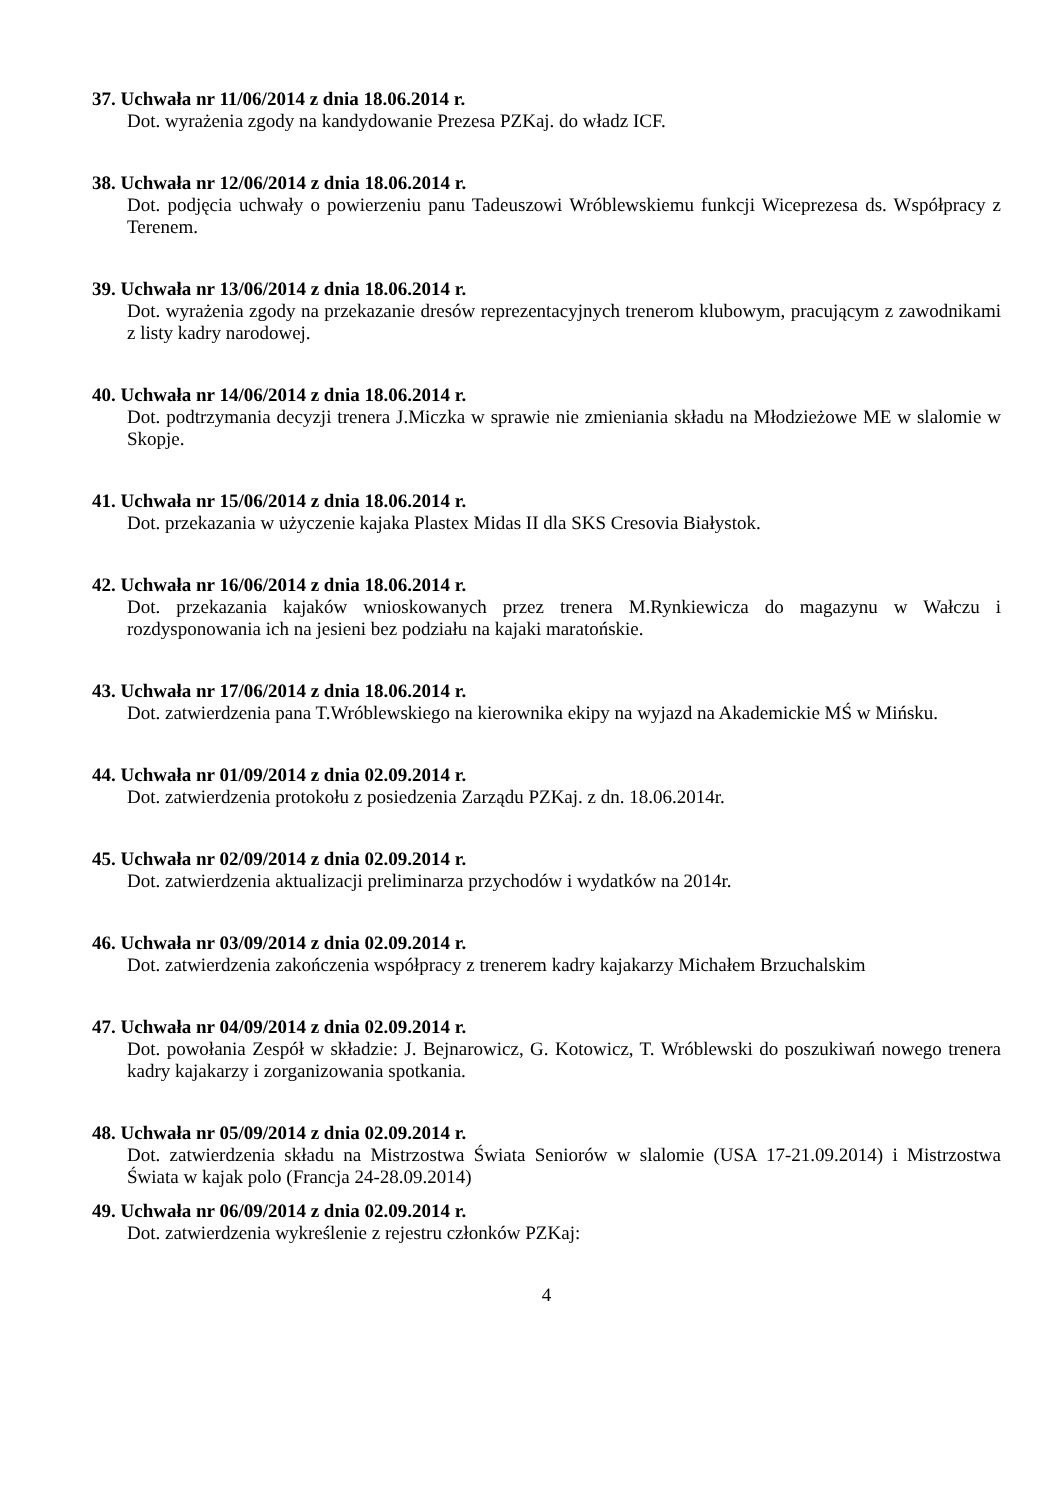37. Uchwała nr 11/06/2014 z dnia 18.06.2014 r.
Dot. wyrażenia zgody na kandydowanie Prezesa PZKaj. do władz ICF.
38. Uchwała nr 12/06/2014 z dnia 18.06.2014 r.
Dot. podjęcia uchwały o powierzeniu panu Tadeuszowi Wróblewskiemu funkcji Wiceprezesa ds. Współpracy z Terenem.
39. Uchwała nr 13/06/2014 z dnia 18.06.2014 r.
Dot. wyrażenia zgody na przekazanie dresów reprezentacyjnych trenerom klubowym, pracującym z zawodnikami z listy kadry narodowej.
40. Uchwała nr 14/06/2014 z dnia 18.06.2014 r.
Dot. podtrzymania decyzji trenera J.Miczka w sprawie nie zmieniania składu na Młodzieżowe ME w slalomie w Skopje.
41. Uchwała nr 15/06/2014 z dnia 18.06.2014 r.
Dot. przekazania w użyczenie kajaka Plastex Midas II dla SKS Cresovia Białystok.
42. Uchwała nr 16/06/2014 z dnia 18.06.2014 r.
Dot. przekazania kajaków wnioskowanych przez trenera M.Rynkiewicza do magazynu w Wałczu i rozdysponowania ich na jesieni bez podziału na kajaki maratońskie.
43. Uchwała nr 17/06/2014 z dnia 18.06.2014 r.
Dot. zatwierdzenia pana T.Wróblewskiego na kierownika ekipy na wyjazd na Akademickie MŚ w Mińsku.
44. Uchwała nr 01/09/2014 z dnia 02.09.2014 r.
Dot. zatwierdzenia protokołu z posiedzenia Zarządu PZKaj. z dn. 18.06.2014r.
45. Uchwała nr 02/09/2014 z dnia 02.09.2014 r.
Dot. zatwierdzenia aktualizacji preliminarza przychodów i wydatków na 2014r.
46. Uchwała nr 03/09/2014 z dnia 02.09.2014 r.
Dot. zatwierdzenia zakończenia współpracy z trenerem kadry kajakarzy Michałem Brzuchalskim
47. Uchwała nr 04/09/2014 z dnia 02.09.2014 r.
Dot. powołania Zespół w składzie: J. Bejnarowicz, G. Kotowicz, T. Wróblewski do poszukiwań nowego trenera kadry kajakarzy i zorganizowania spotkania.
48. Uchwała nr 05/09/2014 z dnia 02.09.2014 r.
Dot. zatwierdzenia składu na Mistrzostwa Świata Seniorów w slalomie (USA 17-21.09.2014) i Mistrzostwa Świata w kajak polo (Francja 24-28.09.2014)
49. Uchwała nr 06/09/2014 z dnia 02.09.2014 r.
Dot. zatwierdzenia wykreślenie z rejestru członków PZKaj:
4